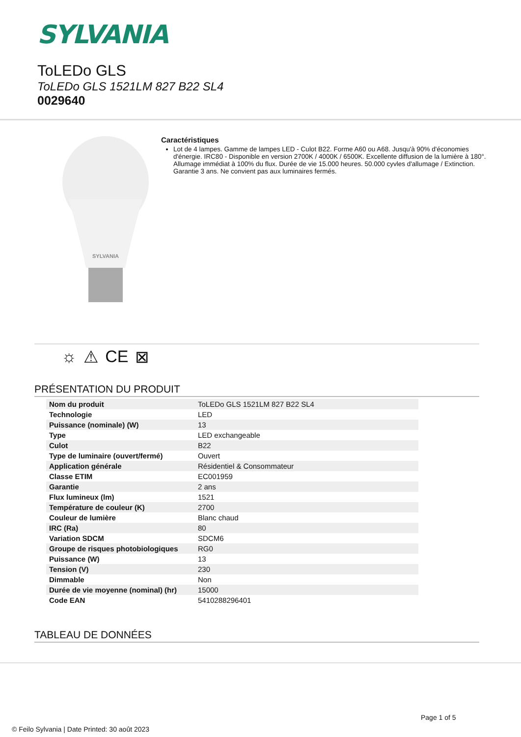SYLVANIA
ToLEDo GLS
ToLEDo GLS 1521LM 827 B22 SL4
0029640
SYLVANIA
Caractéristiques
Lot de 4 lampes. Gamme de lampes LED - Culot B22. Forme A60 ou A68. Jusqu'à 90% d'économies d'énergie. IRC80 - Disponible en version 2700K / 4000K / 6500K. Excellente diffusion de la lumière à 180°. Allumage immédiat à 100% du flux. Durée de vie 15.000 heures. 50.000 cyvles d'allumage / Extinction. Garantie 3 ans. Ne convient pas aux luminaires fermés.
☼ ⚠ CE ⊠
PRÉSENTATION DU PRODUIT
| Nom du produit | ToLEDo GLS 1521LM 827 B22 SL4 |
| Technologie | LED |
| Puissance (nominale) (W) | 13 |
| Type | LED exchangeable |
| Culot | B22 |
| Type de luminaire (ouvert/fermé) | Ouvert |
| Application générale | Résidentiel & Consommateur |
| Classe ETIM | EC001959 |
| Garantie | 2 ans |
| Flux lumineux (lm) | 1521 |
| Température de couleur (K) | 2700 |
| Couleur de lumière | Blanc chaud |
| IRC (Ra) | 80 |
| Variation SDCM | SDCM6 |
| Groupe de risques photobiologiques | RG0 |
| Puissance (W) | 13 |
| Tension (V) | 230 |
| Dimmable | Non |
| Durée de vie moyenne (nominal) (hr) | 15000 |
| Code EAN | 5410288296401 |
TABLEAU DE DONNÉES
Page 1 of 5
© Feilo Sylvania | Date Printed: 30 août 2023